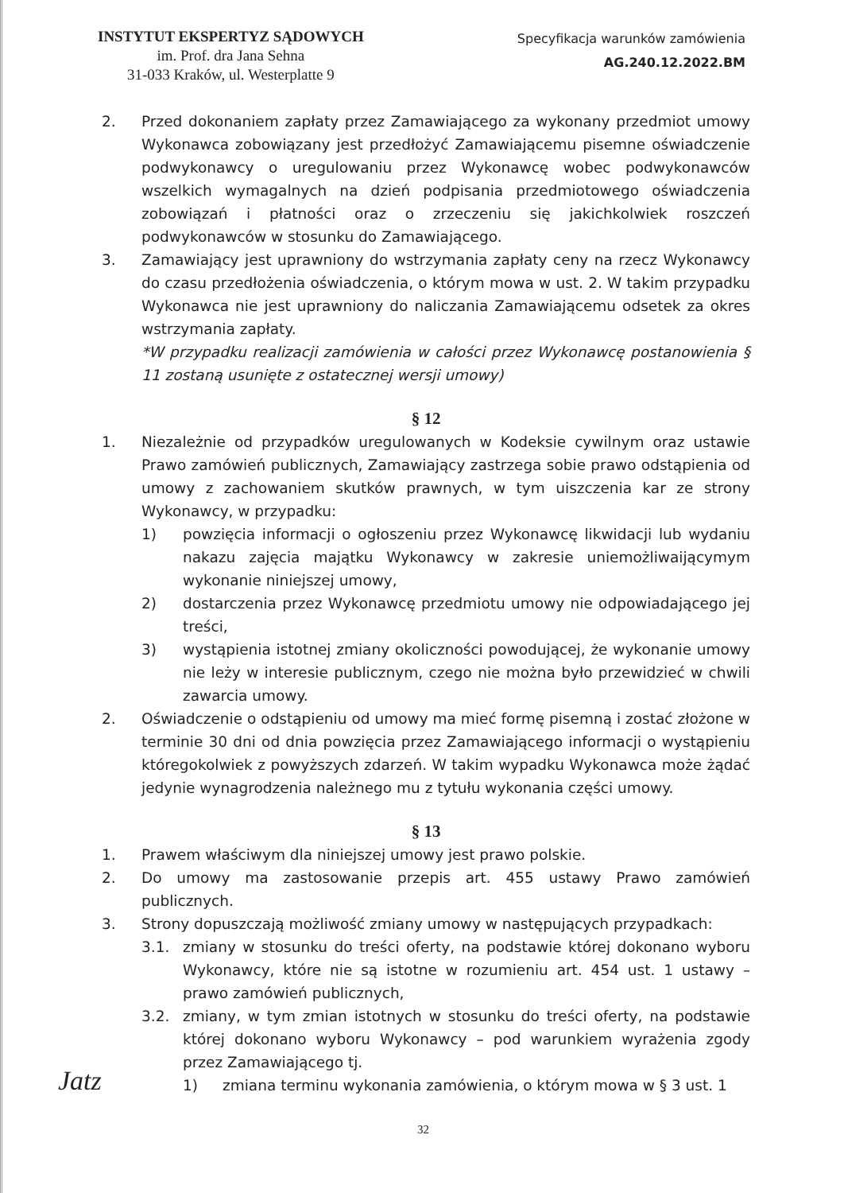INSTYTUT EKSPERTYZ SĄDOWYCH
im. Prof. dra Jana Sehna
31-033 Kraków, ul. Westerplatte 9
Specyfikacja warunków zamówienia
AG.240.12.2022.BM
2. Przed dokonaniem zapłaty przez Zamawiającego za wykonany przedmiot umowy Wykonawca zobowiązany jest przedłożyć Zamawiającemu pisemne oświadczenie podwykonawcy o uregulowaniu przez Wykonawcę wobec podwykonawców wszelkich wymagalnych na dzień podpisania przedmiotowego oświadczenia zobowiązań i płatności oraz o zrzeczeniu się jakichkolwiek roszczeń podwykonawców w stosunku do Zamawiającego.
3. Zamawiający jest uprawniony do wstrzymania zapłaty ceny na rzecz Wykonawcy do czasu przedłożenia oświadczenia, o którym mowa w ust. 2. W takim przypadku Wykonawca nie jest uprawniony do naliczania Zamawiającemu odsetek za okres wstrzymania zapłaty.
*W przypadku realizacji zamówienia w całości przez Wykonawcę postanowienia § 11 zostaną usunięte z ostatecznej wersji umowy)
§ 12
1. Niezależnie od przypadków uregulowanych w Kodeksie cywilnym oraz ustawie Prawo zamówień publicznych, Zamawiający zastrzega sobie prawo odstąpienia od umowy z zachowaniem skutków prawnych, w tym uiszczenia kar ze strony Wykonawcy, w przypadku:
1) powzięcia informacji o ogłoszeniu przez Wykonawcę likwidacji lub wydaniu nakazu zajęcia majątku Wykonawcy w zakresie uniemożliwaijącymym wykonanie niniejszej umowy,
2) dostarczenia przez Wykonawcę przedmiotu umowy nie odpowiadającego jej treści,
3) wystąpienia istotnej zmiany okoliczności powodującej, że wykonanie umowy nie leży w interesie publicznym, czego nie można było przewidzieć w chwili zawarcia umowy.
2. Oświadczenie o odstąpieniu od umowy ma mieć formę pisemną i zostać złożone w terminie 30 dni od dnia powzięcia przez Zamawiającego informacji o wystąpieniu któregokolwiek z powyższych zdarzeń. W takim wypadku Wykonawca może żądać jedynie wynagrodzenia należnego mu z tytułu wykonania części umowy.
§ 13
1. Prawem właściwym dla niniejszej umowy jest prawo polskie.
2. Do umowy ma zastosowanie przepis art. 455 ustawy Prawo zamówień publicznych.
3. Strony dopuszczają możliwość zmiany umowy w następujących przypadkach:
3.1. zmiany w stosunku do treści oferty, na podstawie której dokonano wyboru Wykonawcy, które nie są istotne w rozumieniu art. 454 ust. 1 ustawy – prawo zamówień publicznych,
3.2. zmiany, w tym zmian istotnych w stosunku do treści oferty, na podstawie której dokonano wyboru Wykonawcy – pod warunkiem wyrażenia zgody przez Zamawiającego tj.
1) zmiana terminu wykonania zamówienia, o którym mowa w § 3 ust. 1
Jatz
32